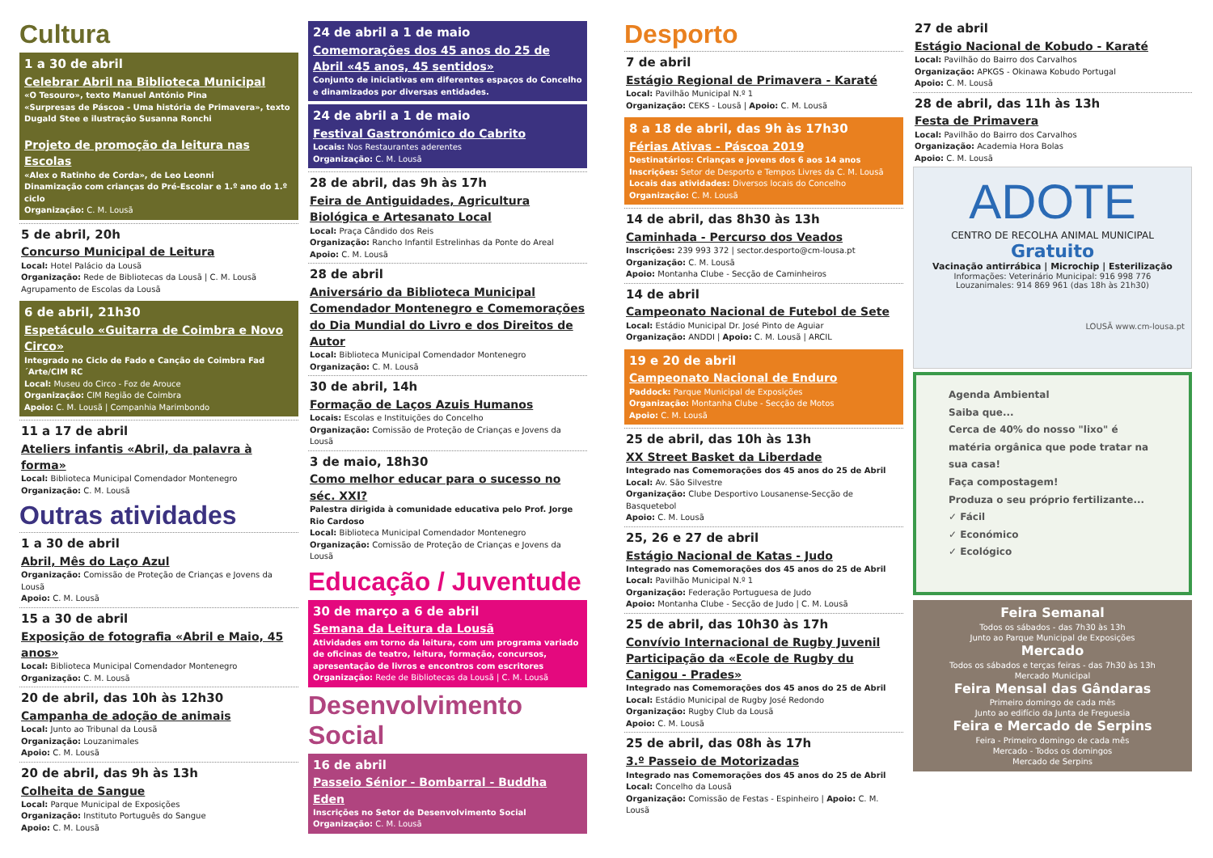Cultura
1 a 30 de abril
Celebrar Abril na Biblioteca Municipal
«O Tesouro», texto Manuel António Pina
«Surpresas de Páscoa - Uma história de Primavera», texto Dugald Stee e ilustração Susanna Ronchi
Projeto de promoção da leitura nas Escolas
«Alex o Ratinho de Corda», de Leo Leonni
Dinamização com crianças do Pré-Escolar e 1.º ano do 1.º ciclo
Organização: C. M. Lousã
5 de abril, 20h
Concurso Municipal de Leitura
Local: Hotel Palácio da Lousã
Organização: Rede de Bibliotecas da Lousã | C. M. Lousã
Agrupamento de Escolas da Lousã
6 de abril, 21h30
Espetáculo «Guitarra de Coimbra e Novo Circo»
Integrado no Ciclo de Fado e Canção de Coimbra Fad´Arte/CIM RC
Local: Museu do Circo - Foz de Arouce
Organização: CIM Região de Coimbra
Apoio: C. M. Lousã | Companhia Marimbondo
11 a 17 de abril
Ateliers infantis «Abril, da palavra à forma»
Local: Biblioteca Municipal Comendador Montenegro
Organização: C. M. Lousã
Outras atividades
1 a 30 de abril
Abril, Mês do Laço Azul
Organização: Comissão de Proteção de Crianças e Jovens da Lousã
Apoio: C. M. Lousã
15 a 30 de abril
Exposição de fotografia «Abril e Maio, 45 anos»
Local: Biblioteca Municipal Comendador Montenegro
Organização: C. M. Lousã
20 de abril, das 10h às 12h30
Campanha de adoção de animais
Local: Junto ao Tribunal da Lousã
Organização: Louzanimales
Apoio: C. M. Lousã
20 de abril, das 9h às 13h
Colheita de Sangue
Local: Parque Municipal de Exposições
Organização: Instituto Português do Sangue
Apoio: C. M. Lousã
24 de abril a 1 de maio
Comemorações dos 45 anos do 25 de Abril «45 anos, 45 sentidos»
Conjunto de iniciativas em diferentes espaços do Concelho e dinamizados por diversas entidades.
24 de abril a 1 de maio
Festival Gastronómico do Cabrito
Locais: Nos Restaurantes aderentes
Organização: C. M. Lousã
28 de abril, das 9h às 17h
Feira de Antiguidades, Agricultura Biológica e Artesanato Local
Local: Praça Cândido dos Reis
Organização: Rancho Infantil Estrelinhas da Ponte do Areal
Apoio: C. M. Lousã
28 de abril
Aniversário da Biblioteca Municipal Comendador Montenegro e Comemorações do Dia Mundial do Livro e dos Direitos de Autor
Local: Biblioteca Municipal Comendador Montenegro
Organização: C. M. Lousã
30 de abril, 14h
Formação de Laços Azuis Humanos
Locais: Escolas e Instituições do Concelho
Organização: Comissão de Proteção de Crianças e Jovens da Lousã
3 de maio, 18h30
Como melhor educar para o sucesso no séc. XXI?
Palestra dirigida à comunidade educativa pelo Prof. Jorge Rio Cardoso
Local: Biblioteca Municipal Comendador Montenegro
Organização: Comissão de Proteção de Crianças e Jovens da Lousã
Educação / Juventude
30 de março a 6 de abril
Semana da Leitura da Lousã
Atividades em torno da leitura, com um programa variado de oficinas de teatro, leitura, formação, concursos, apresentação de livros e encontros com escritores
Organização: Rede de Bibliotecas da Lousã | C. M. Lousã
Desenvolvimento Social
16 de abril
Passeio Sénior - Bombarral - Buddha Eden
Inscrições no Setor de Desenvolvimento Social
Organização: C. M. Lousã
Desporto
7 de abril
Estágio Regional de Primavera - Karaté
Local: Pavilhão Municipal N.º 1
Organização: CEKS - Lousã | Apoio: C. M. Lousã
8 a 18 de abril, das 9h às 17h30
Férias Ativas - Páscoa 2019
Destinatários: Crianças e jovens dos 6 aos 14 anos
Inscrições: Setor de Desporto e Tempos Livres da C. M. Lousã
Locais das atividades: Diversos locais do Concelho
Organização: C. M. Lousã
14 de abril, das 8h30 às 13h
Caminhada - Percurso dos Veados
Inscrições: 239 993 372 | sector.desporto@cm-lousa.pt
Organização: C. M. Lousã
Apoio: Montanha Clube - Secção de Caminheiros
14 de abril
Campeonato Nacional de Futebol de Sete
Local: Estádio Municipal Dr. José Pinto de Aguiar
Organização: ANDDI | Apoio: C. M. Lousã | ARCIL
19 e 20 de abril
Campeonato Nacional de Enduro
Paddock: Parque Municipal de Exposições
Organização: Montanha Clube - Secção de Motos
Apoio: C. M. Lousã
25 de abril, das 10h às 13h
XX Street Basket da Liberdade
Integrado nas Comemorações dos 45 anos do 25 de Abril
Local: Av. São Silvestre
Organização: Clube Desportivo Lousanense-Secção de Basquetebol
Apoio: C. M. Lousã
25, 26 e 27 de abril
Estágio Nacional de Katas - Judo
Integrado nas Comemorações dos 45 anos do 25 de Abril
Local: Pavilhão Municipal N.º 1
Organização: Federação Portuguesa de Judo
Apoio: Montanha Clube - Secção de Judo | C. M. Lousã
25 de abril, das 10h30 às 17h
Convívio Internacional de Rugby Juvenil Participação da «Ecole de Rugby du Canigou - Prades»
Integrado nas Comemorações dos 45 anos do 25 de Abril
Local: Estádio Municipal de Rugby José Redondo
Organização: Rugby Club da Lousã
Apoio: C. M. Lousã
25 de abril, das 08h às 17h
3.º Passeio de Motorizadas
Integrado nas Comemorações dos 45 anos do 25 de Abril
Local: Concelho da Lousã
Organização: Comissão de Festas - Espinheiro | Apoio: C. M. Lousã
27 de abril
Estágio Nacional de Kobudo - Karaté
Local: Pavilhão do Bairro dos Carvalhos
Organização: APKGS - Okinawa Kobudo Portugal
Apoio: C. M. Lousã
28 de abril, das 11h às 13h
Festa de Primavera
Local: Pavilhão do Bairro dos Carvalhos
Organização: Academia Hora Bolas
Apoio: C. M. Lousã
ADOTE
CENTRO DE RECOLHA ANIMAL MUNICIPAL
Gratuito
Vacinação antirrábica | Microchip | Esterilização
Informações: Veterinário Municipal: 916 998 776
Louzanimales: 914 869 961 (das 18h às 21h30)
LOUSÃ www.cm-lousa.pt
Agenda Ambiental
Saiba que...
Cerca de 40% do nosso "lixo" é matéria orgânica que pode tratar na sua casa!
Faça compostagem!
Produza o seu próprio fertilizante...
✓ Fácil
✓ Económico
✓ Ecológico
Feira Semanal
Todos os sábados - das 7h30 às 13h
Junto ao Parque Municipal de Exposições
Mercado
Todos os sábados e terças feiras - das 7h30 às 13h
Mercado Municipal
Feira Mensal das Gândaras
Primeiro domingo de cada mês
Junto ao edifício da Junta de Freguesia
Feira e Mercado de Serpins
Feira - Primeiro domingo de cada mês
Mercado - Todos os domingos
Mercado de Serpins